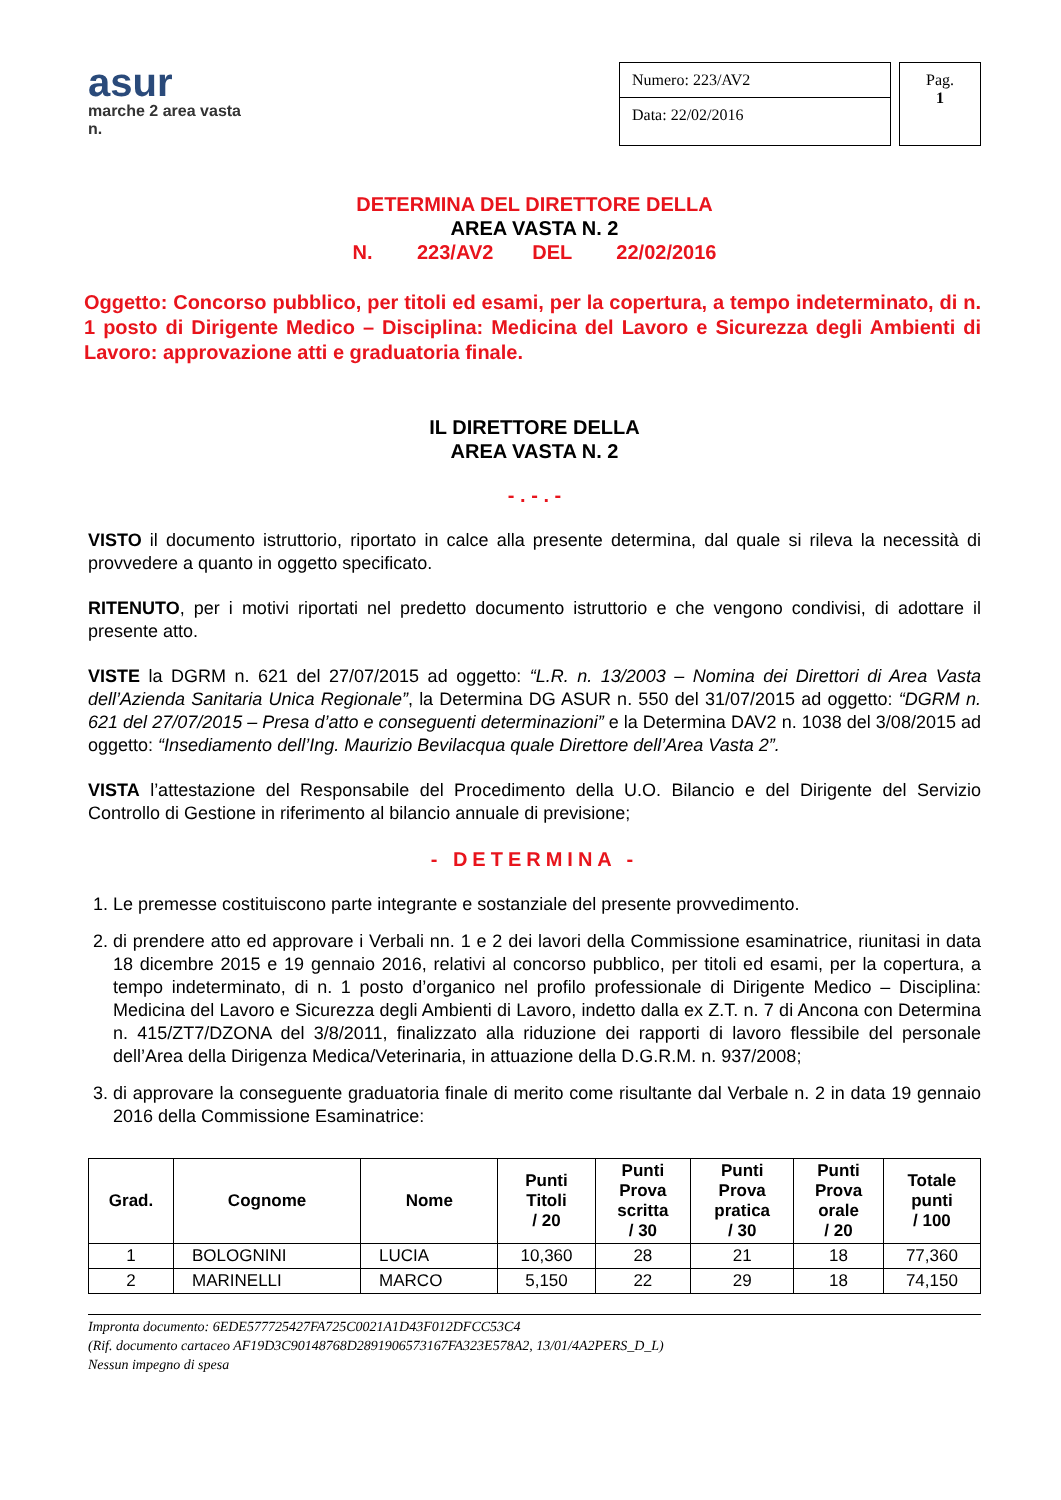asur
marche 2 area vasta n.
Numero: 223/AV2
Data: 22/02/2016
Pag.
1
DETERMINA DEL DIRETTORE DELLA
AREA VASTA N. 2
N. 223/AV2 DEL 22/02/2016
Oggetto: Concorso pubblico, per titoli ed esami, per la copertura, a tempo indeterminato, di n. 1 posto di Dirigente Medico – Disciplina: Medicina del Lavoro e Sicurezza degli Ambienti di Lavoro: approvazione atti e graduatoria finale.
IL DIRETTORE DELLA
AREA VASTA N. 2
- . - . -
VISTO il documento istruttorio, riportato in calce alla presente determina, dal quale si rileva la necessità di provvedere a quanto in oggetto specificato.
RITENUTO, per i motivi riportati nel predetto documento istruttorio e che vengono condivisi, di adottare il presente atto.
VISTE la DGRM n. 621 del 27/07/2015 ad oggetto: “L.R. n. 13/2003 – Nomina dei Direttori di Area Vasta dell’Azienda Sanitaria Unica Regionale”, la Determina DG ASUR n. 550 del 31/07/2015 ad oggetto: “DGRM n. 621 del 27/07/2015 – Presa d’atto e conseguenti determinazioni” e la Determina DAV2 n. 1038 del 3/08/2015 ad oggetto: “Insediamento dell’Ing. Maurizio Bevilacqua quale Direttore dell’Area Vasta 2”.
VISTA l’attestazione del Responsabile del Procedimento della U.O. Bilancio e del Dirigente del Servizio Controllo di Gestione in riferimento al bilancio annuale di previsione;
- DETERMINA -
1. Le premesse costituiscono parte integrante e sostanziale del presente provvedimento.
2. di prendere atto ed approvare i Verbali nn. 1 e 2 dei lavori della Commissione esaminatrice, riunitasi in data 18 dicembre 2015 e 19 gennaio 2016, relativi al concorso pubblico, per titoli ed esami, per la copertura, a tempo indeterminato, di n. 1 posto d’organico nel profilo professionale di Dirigente Medico – Disciplina: Medicina del Lavoro e Sicurezza degli Ambienti di Lavoro, indetto dalla ex Z.T. n. 7 di Ancona con Determina n. 415/ZT7/DZONA del 3/8/2011, finalizzato alla riduzione dei rapporti di lavoro flessibile del personale dell’Area della Dirigenza Medica/Veterinaria, in attuazione della D.G.R.M. n. 937/2008;
3. di approvare la conseguente graduatoria finale di merito come risultante dal Verbale n. 2 in data 19 gennaio 2016 della Commissione Esaminatrice:
| Grad. | Cognome | Nome | Punti Titoli / 20 | Punti Prova scritta / 30 | Punti Prova pratica / 30 | Punti Prova orale / 20 | Totale punti / 100 |
| --- | --- | --- | --- | --- | --- | --- | --- |
| 1 | BOLOGNINI | LUCIA | 10,360 | 28 | 21 | 18 | 77,360 |
| 2 | MARINELLI | MARCO | 5,150 | 22 | 29 | 18 | 74,150 |
Impronta documento: 6EDE577725427FA725C0021A1D43F012DFCC53C4
(Rif. documento cartaceo AF19D3C90148768D2891906573167FA323E578A2, 13/01/4A2PERS_D_L)
Nessun impegno di spesa